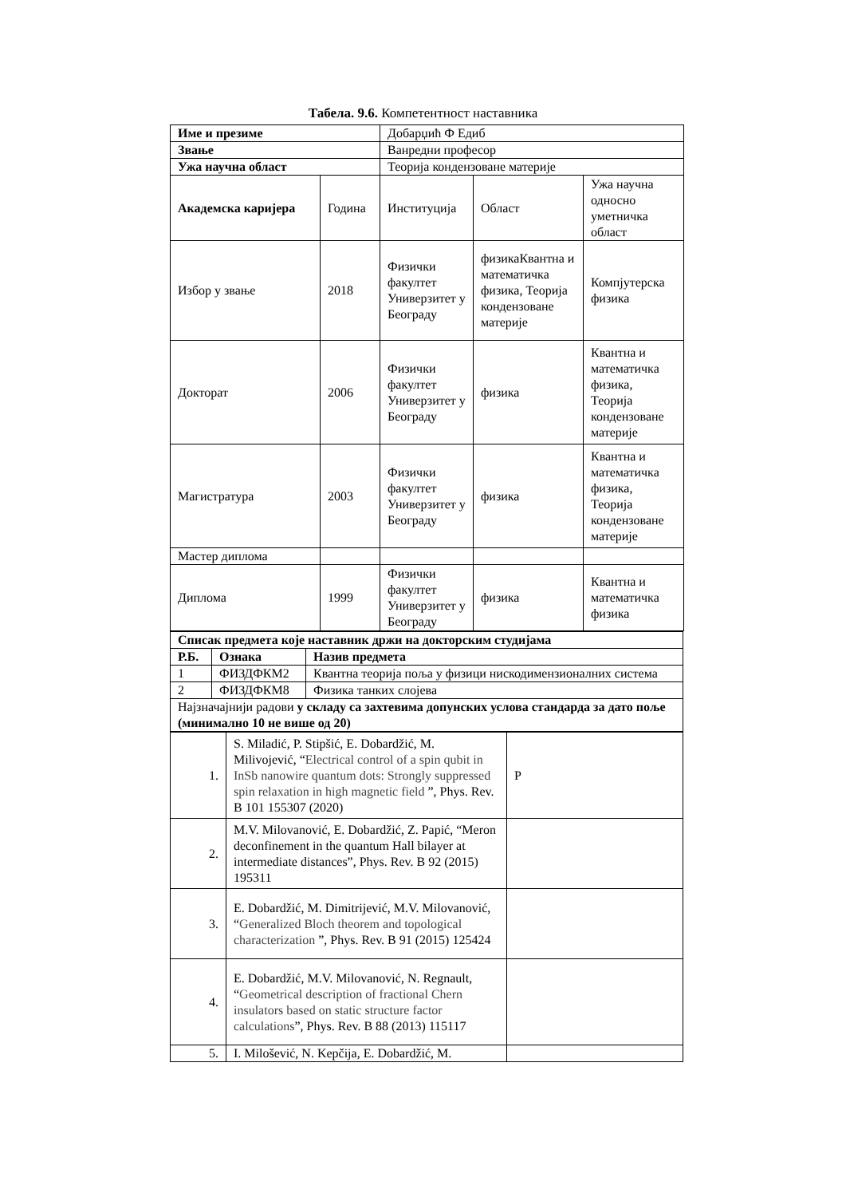Табела. 9.6. Компетентност наставника
| Име и презиме | | Добарџић Ф Едиб | | |
| Звање | | Ванредни професор | | |
| Ужа научна област | | Теорија кондензоване материје | | |
| Академска каријера | Година | Институција | Област | Ужа научна односно уметничка област |
| Избор у звање | 2018 | Физички факултет Универзитет у Београду | физикаКвантна и математичка физика, Теорија кондензоване материје | Компјутерска физика |
| Докторат | 2006 | Физички факултет Универзитет у Београду | физика | Квантна и математичка физика, Теорија кондензоване материје |
| Магистратура | 2003 | Физички факултет Универзитет у Београду | физика | Квантна и математичка физика, Теорија кондензоване материје |
| Мастер диплома | | | | |
| Диплома | 1999 | Физички факултет Универзитет у Београду | физика | Квантна и математичка физика |
| Списак предмета које наставник држи на докторским студијама | | |
| --- | --- | --- |
| Р.Б. | Ознака | Назив предмета |
| 1 | ФИЗДФКМ2 | Квантна теорија поља у физици нискодимензионалних система |
| 2 | ФИЗДФКМ8 | Физика танких слојева |
| Најзначајнији радови у складу са захтевима допунских услова стандарда за дато поље (минимално 10 не више од 20) | | |
| 1. | S. Miladić, P. Stipšić, E. Dobardžić, M. Milivojević, “ Electrical control of a spin qubit in InSb nanowire quantum dots: Strongly suppressed spin relaxation in high magnetic field ”, Phys. Rev. B 101 155307 (2020) | P |
| 2. | M.V. Milovanović, E. Dobardžić, Z. Papić, “Meron deconfinement in the quantum Hall bilayer at intermediate distances”, Phys. Rev. B 92 (2015) 195311 | |
| 3. | E. Dobardžić, M. Dimitrijević, M.V. Milovanović, “ Generalized Bloch theorem and topological characterization ”, Phys. Rev. B 91 (2015) 125424 | |
| 4. | E. Dobardžić, M.V. Milovanović, N. Regnault, “ Geometrical description of fractional Chern insulators based on static structure factor calculations ”, Phys. Rev. B 88 (2013) 115117 | |
| 5. | I. Milošević, N. Kepčija, E. Dobardžić, M. | |